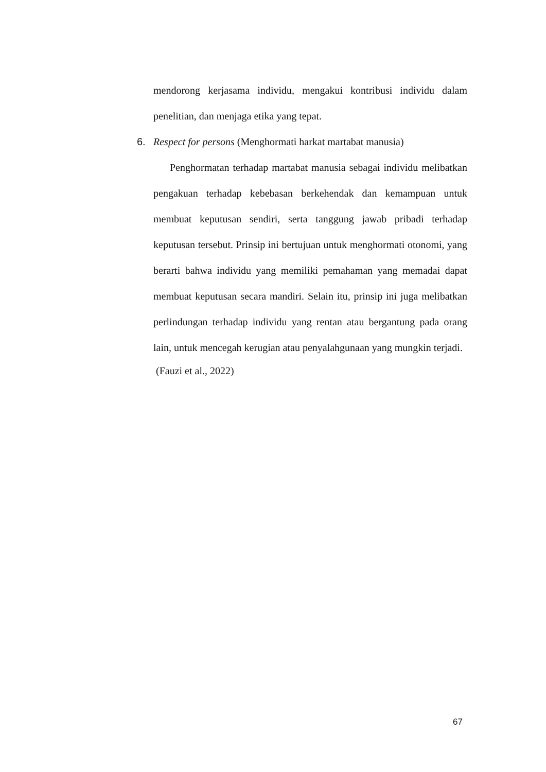mendorong kerjasama individu, mengakui kontribusi individu dalam penelitian, dan menjaga etika yang tepat.
6. Respect for persons (Menghormati harkat martabat manusia)
Penghormatan terhadap martabat manusia sebagai individu melibatkan pengakuan terhadap kebebasan berkehendak dan kemampuan untuk membuat keputusan sendiri, serta tanggung jawab pribadi terhadap keputusan tersebut. Prinsip ini bertujuan untuk menghormati otonomi, yang berarti bahwa individu yang memiliki pemahaman yang memadai dapat membuat keputusan secara mandiri. Selain itu, prinsip ini juga melibatkan perlindungan terhadap individu yang rentan atau bergantung pada orang lain, untuk mencegah kerugian atau penyalahgunaan yang mungkin terjadi.
(Fauzi et al., 2022)
67